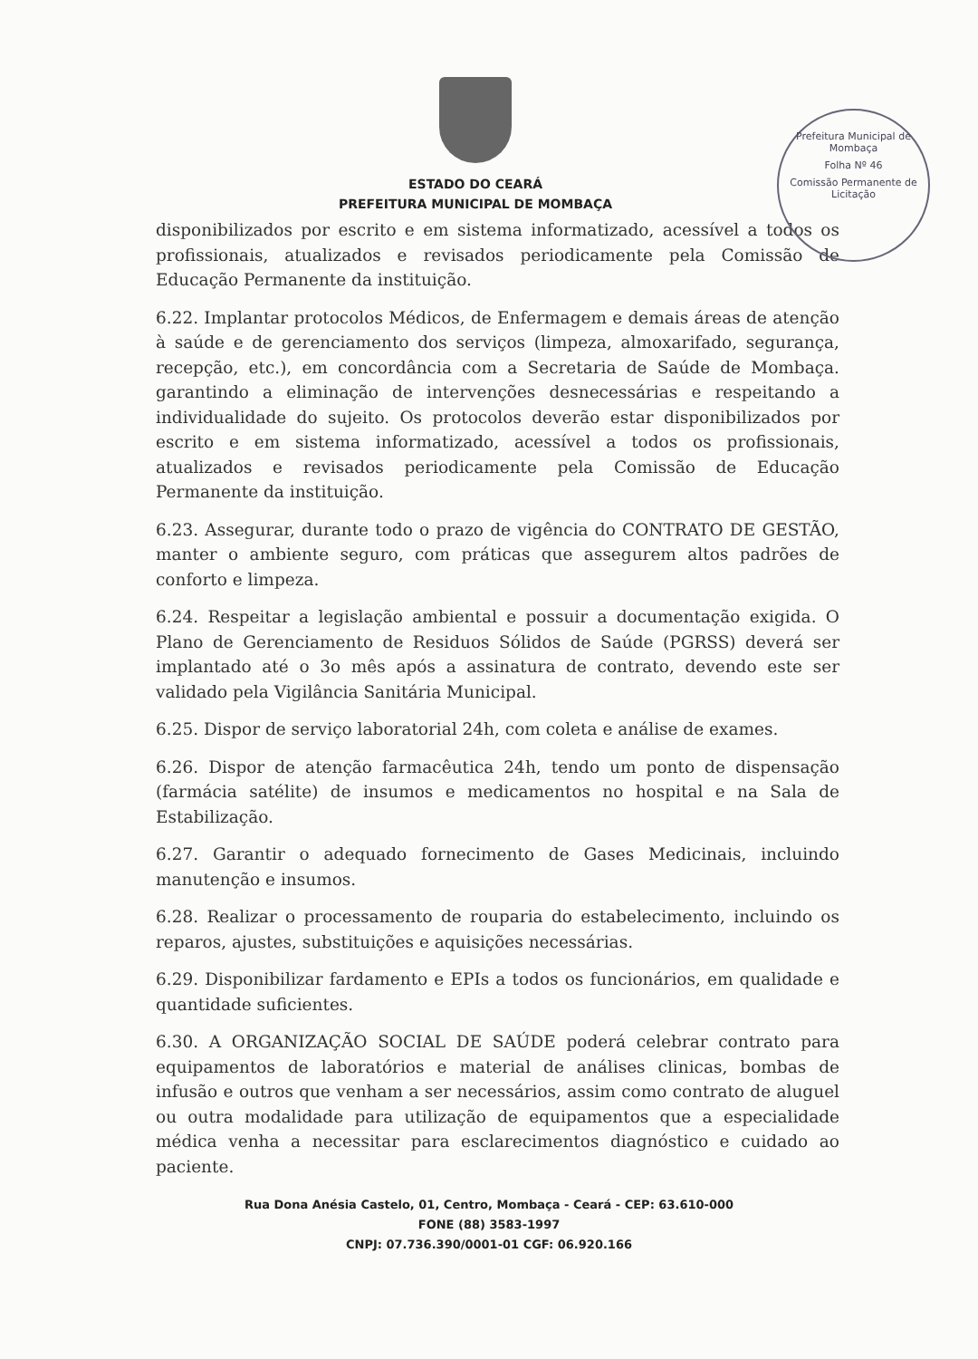Prefeitura Municipal de Mombaça
Folha Nº 46
Comissão Permanente de Licitação
ESTADO DO CEARÁ
PREFEITURA MUNICIPAL DE MOMBAÇA
disponibilizados por escrito e em sistema informatizado, acessível a todos os profissionais, atualizados e revisados periodicamente pela Comissão de Educação Permanente da instituição.
6.22. Implantar protocolos Médicos, de Enfermagem e demais áreas de atenção à saúde e de gerenciamento dos serviços (limpeza, almoxarifado, segurança, recepção, etc.), em concordância com a Secretaria de Saúde de Mombaça. garantindo a eliminação de intervenções desnecessárias e respeitando a individualidade do sujeito. Os protocolos deverão estar disponibilizados por escrito e em sistema informatizado, acessível a todos os profissionais, atualizados e revisados periodicamente pela Comissão de Educação Permanente da instituição.
6.23. Assegurar, durante todo o prazo de vigência do CONTRATO DE GESTÃO, manter o ambiente seguro, com práticas que assegurem altos padrões de conforto e limpeza.
6.24. Respeitar a legislação ambiental e possuir a documentação exigida. O Plano de Gerenciamento de Residuos Sólidos de Saúde (PGRSS) deverá ser implantado até o 3o mês após a assinatura de contrato, devendo este ser validado pela Vigilância Sanitária Municipal.
6.25. Dispor de serviço laboratorial 24h, com coleta e análise de exames.
6.26. Dispor de atenção farmacêutica 24h, tendo um ponto de dispensação (farmácia satélite) de insumos e medicamentos no hospital e na Sala de Estabilização.
6.27. Garantir o adequado fornecimento de Gases Medicinais, incluindo manutenção e insumos.
6.28. Realizar o processamento de rouparia do estabelecimento, incluindo os reparos, ajustes, substituições e aquisições necessárias.
6.29. Disponibilizar fardamento e EPIs a todos os funcionários, em qualidade e quantidade suficientes.
6.30. A ORGANIZAÇÃO SOCIAL DE SAÚDE poderá celebrar contrato para equipamentos de laboratórios e material de análises clinicas, bombas de infusão e outros que venham a ser necessários, assim como contrato de aluguel ou outra modalidade para utilização de equipamentos que a especialidade médica venha a necessitar para esclarecimentos diagnóstico e cuidado ao paciente.
Rua Dona Anésia Castelo, 01, Centro, Mombaça - Ceará - CEP: 63.610-000
FONE (88) 3583-1997
CNPJ: 07.736.390/0001-01 CGF: 06.920.166